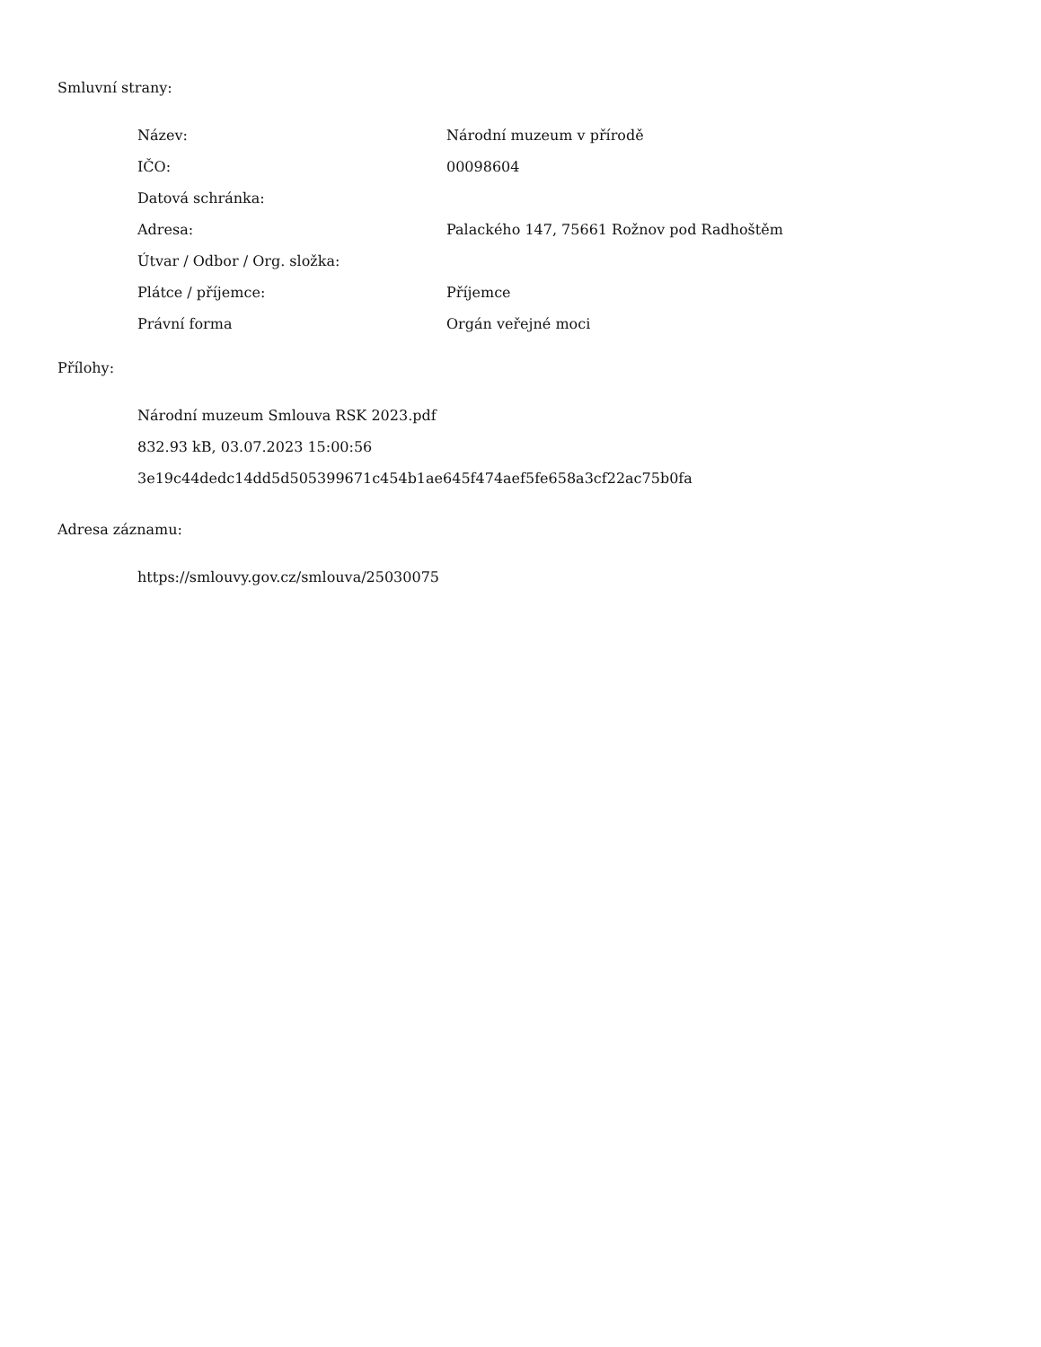Smluvní strany:
| Název: | Národní muzeum v přírodě |
| IČO: | 00098604 |
| Datová schránka: | |
| Adresa: | Palackého 147, 75661 Rožnov pod Radhoštěm |
| Útvar / Odbor / Org. složka: | |
| Plátce / příjemce: | Příjemce |
| Právní forma | Orgán veřejné moci |
Přílohy:
Národní muzeum Smlouva RSK 2023.pdf
832.93 kB, 03.07.2023 15:00:56
3e19c44dedc14dd5d505399671c454b1ae645f474aef5fe658a3cf22ac75b0fa
Adresa záznamu:
https://smlouvy.gov.cz/smlouva/25030075